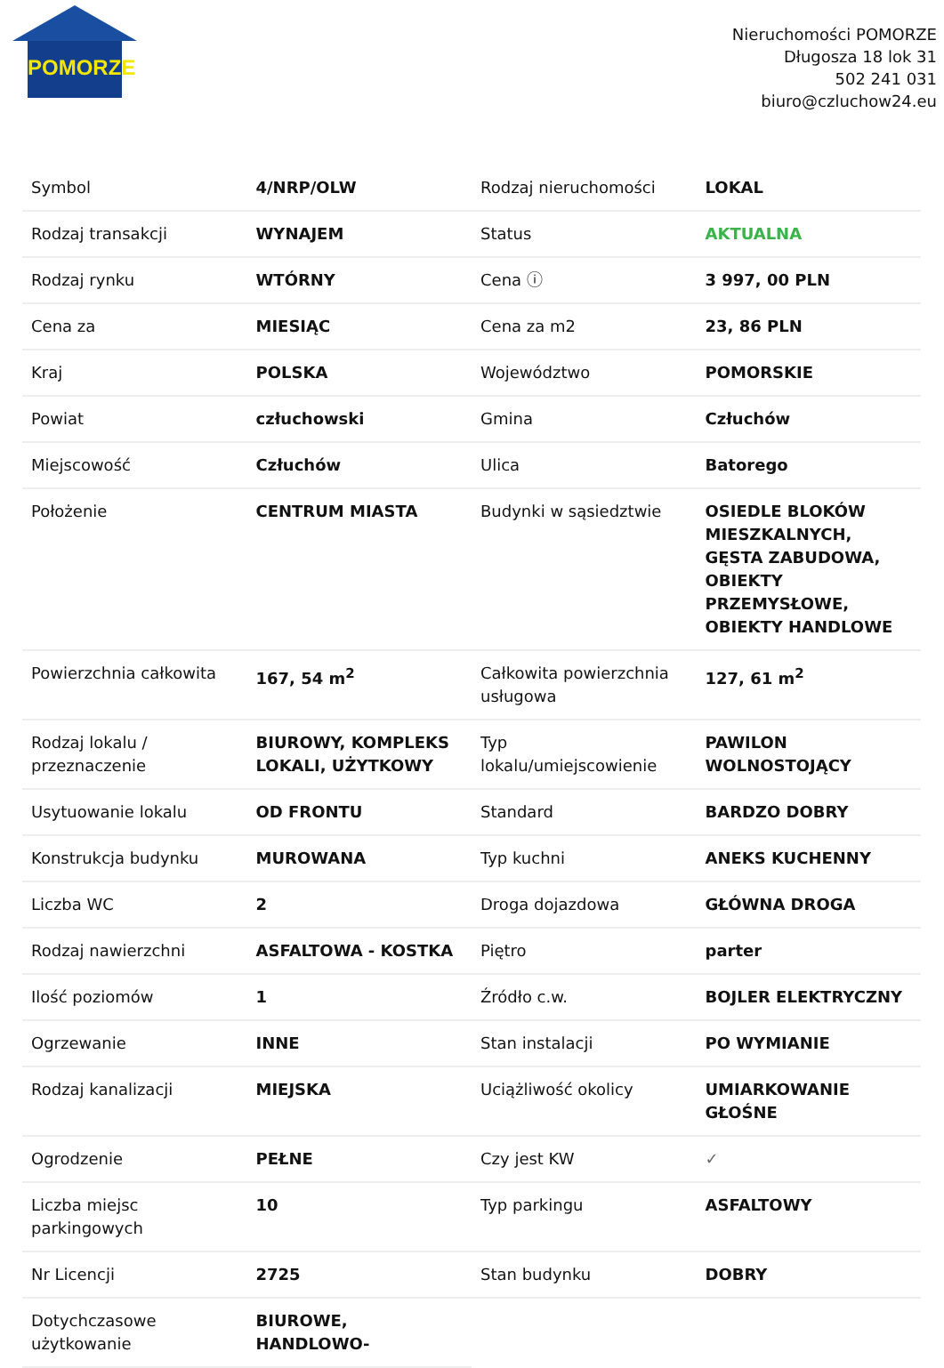POMORZE
Nieruchomości POMORZE
Długosza 18 lok 31
502 241 031
biuro@czluchow24.eu
| Symbol | 4/NRP/OLW | Rodzaj nieruchomości | LOKAL |
| Rodzaj transakcji | WYNAJEM | Status | AKTUALNA |
| Rodzaj rynku | WTÓRNY | Cena ⓘ | 3 997, 00 PLN |
| Cena za | MIESIĄC | Cena za m2 | 23, 86 PLN |
| Kraj | POLSKA | Województwo | POMORSKIE |
| Powiat | człuchowski | Gmina | Człuchów |
| Miejscowość | Człuchów | Ulica | Batorego |
| Położenie | CENTRUM MIASTA | Budynki w sąsiedztwie | OSIEDLE BLOKÓW MIESZKALNYCH, GĘSTA ZABUDOWA, OBIEKTY PRZEMYSŁOWE, OBIEKTY HANDLOWE |
| Powierzchnia całkowita | 167, 54 m<sup>2</sup> | Całkowita powierzchnia usługowa | 127, 61 m<sup>2</sup> |
| Rodzaj lokalu / przeznaczenie | BIUROWY, KOMPLEKS LOKALI, UŻYTKOWY | Typ lokalu/umiejscowienie | PAWILON WOLNOSTOJĄCY |
| Usytuowanie lokalu | OD FRONTU | Standard | BARDZO DOBRY |
| Konstrukcja budynku | MUROWANA | Typ kuchni | ANEKS KUCHENNY |
| Liczba WC | 2 | Droga dojazdowa | GŁÓWNA DROGA |
| Rodzaj nawierzchni | ASFALTOWA - KOSTKA | Piętro | parter |
| Ilość poziomów | 1 | Źródło c.w. | BOJLER ELEKTRYCZNY |
| Ogrzewanie | INNE | Stan instalacji | PO WYMIANIE |
| Rodzaj kanalizacji | MIEJSKA | Uciążliwość okolicy | UMIARKOWANIE GŁOŚNE |
| Ogrodzenie | PEŁNE | Czy jest KW | ✓ |
| Liczba miejsc parkingowych | 10 | Typ parkingu | ASFALTOWY |
| Nr Licencji | 2725 | Stan budynku | DOBRY |
| Dotychczasowe użytkowanie | BIUROWE, HANDLOWO- | | |